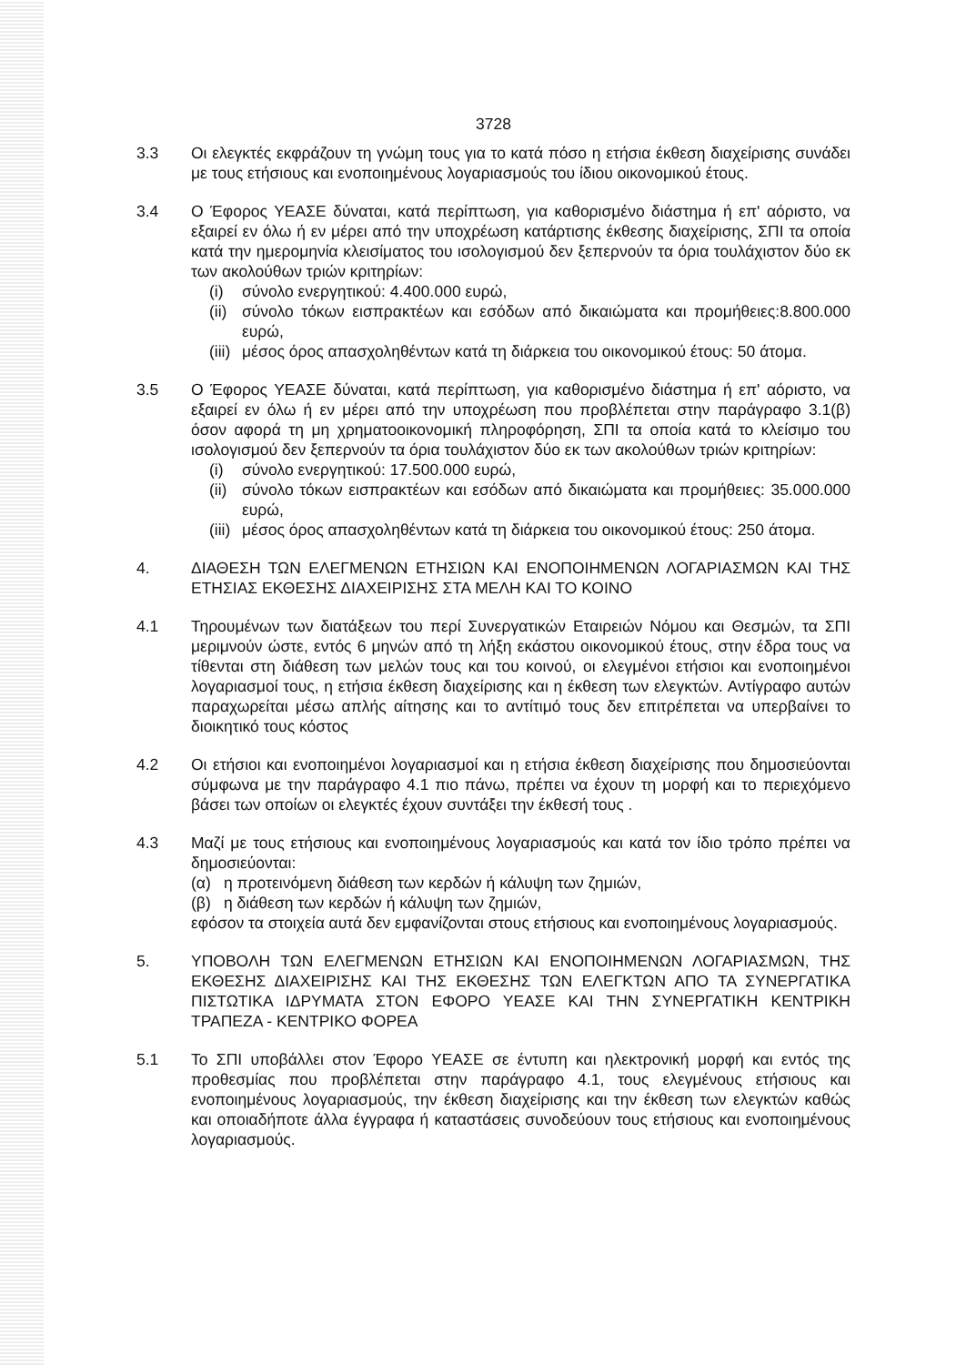3728
3.3 Οι ελεγκτές εκφράζουν τη γνώμη τους για το κατά πόσο η ετήσια έκθεση διαχείρισης συνάδει με τους ετήσιους και ενοποιημένους λογαριασμούς του ίδιου οικονομικού έτους.
3.4 Ο Έφορος ΥΕΑΣΕ δύναται, κατά περίπτωση, για καθορισμένο διάστημα ή επ' αόριστο, να εξαιρεί εν όλω ή εν μέρει από την υποχρέωση κατάρτισης έκθεσης διαχείρισης, ΣΠΙ τα οποία κατά την ημερομηνία κλεισίματος του ισολογισμού δεν ξεπερνούν τα όρια τουλάχιστον δύο εκ των ακολούθων τριών κριτηρίων:
(i) σύνολο ενεργητικού: 4.400.000 ευρώ,
(ii)
σύνολο τόκων εισπρακτέων και εσόδων από δικαιώματα και προμήθειες:8.800.000 ευρώ,
(iii)
μέσος όρος απασχοληθέντων κατά τη διάρκεια του οικονομικού έτους: 50 άτομα.
3.5 Ο Έφορος ΥΕΑΣΕ δύναται, κατά περίπτωση, για καθορισμένο διάστημα ή επ' αόριστο, να εξαιρεί εν όλω ή εν μέρει από την υποχρέωση που προβλέπεται στην παράγραφο 3.1(β) όσον αφορά τη μη χρηματοοικονομική πληροφόρηση, ΣΠΙ τα οποία κατά το κλείσιμο του ισολογισμού δεν ξεπερνούν τα όρια τουλάχιστον δύο εκ των ακολούθων τριών κριτηρίων:
(i) σύνολο ενεργητικού: 17.500.000 ευρώ,
(ii)
σύνολο τόκων εισπρακτέων και εσόδων από δικαιώματα και προμήθειες: 35.000.000 ευρώ,
(iii)
μέσος όρος απασχοληθέντων κατά τη διάρκεια του οικονομικού έτους: 250 άτομα.
4. ΔΙΑΘΕΣΗ ΤΩΝ ΕΛΕΓΜΕΝΩΝ ΕΤΗΣΙΩΝ ΚΑΙ ΕΝΟΠΟΙΗΜΕΝΩΝ ΛΟΓΑΡΙΑΣΜΩΝ ΚΑΙ ΤΗΣ ΕΤΗΣΙΑΣ ΕΚΘΕΣΗΣ ΔΙΑΧΕΙΡΙΣΗΣ ΣΤΑ ΜΕΛΗ ΚΑΙ ΤΟ ΚΟΙΝΟ
4.1 Τηρουμένων των διατάξεων του περί Συνεργατικών Εταιρειών Νόμου και Θεσμών, τα ΣΠΙ μεριμνούν ώστε, εντός 6 μηνών από τη λήξη εκάστου οικονομικού έτους, στην έδρα τους να τίθενται στη διάθεση των μελών τους και του κοινού, οι ελεγμένοι ετήσιοι και ενοποιημένοι λογαριασμοί τους, η ετήσια έκθεση διαχείρισης και η έκθεση των ελεγκτών. Αντίγραφο αυτών παραχωρείται μέσω απλής αίτησης και το αντίτιμό τους δεν επιτρέπεται να υπερβαίνει το διοικητικό τους κόστος
4.2 Οι ετήσιοι και ενοποιημένοι λογαριασμοί και η ετήσια έκθεση διαχείρισης που δημοσιεύονται σύμφωνα με την παράγραφο 4.1 πιο πάνω, πρέπει να έχουν τη μορφή και το περιεχόμενο βάσει των οποίων οι ελεγκτές έχουν συντάξει την έκθεσή τους .
4.3 Μαζί με τους ετήσιους και ενοποιημένους λογαριασμούς και κατά τον ίδιο τρόπο πρέπει να δημοσιεύονται:
(α) η προτεινόμενη διάθεση των κερδών ή κάλυψη των ζημιών,
(β) η διάθεση των κερδών ή κάλυψη των ζημιών,
εφόσον τα στοιχεία αυτά δεν εμφανίζονται στους ετήσιους και ενοποιημένους λογαριασμούς.
5. ΥΠΟΒΟΛΗ ΤΩΝ ΕΛΕΓΜΕΝΩΝ ΕΤΗΣΙΩΝ ΚΑΙ ΕΝΟΠΟΙΗΜΕΝΩΝ ΛΟΓΑΡΙΑΣΜΩΝ, ΤΗΣ ΕΚΘΕΣΗΣ ΔΙΑΧΕΙΡΙΣΗΣ ΚΑΙ ΤΗΣ ΕΚΘΕΣΗΣ ΤΩΝ ΕΛΕΓΚΤΩΝ ΑΠΟ ΤΑ ΣΥΝΕΡΓΑΤΙΚΑ ΠΙΣΤΩΤΙΚΑ ΙΔΡΥΜΑΤΑ ΣΤΟΝ ΕΦΟΡΟ ΥΕΑΣΕ ΚΑΙ ΤΗΝ ΣΥΝΕΡΓΑΤΙΚΗ ΚΕΝΤΡΙΚΗ ΤΡΑΠΕΖΑ - ΚΕΝΤΡΙΚΟ ΦΟΡΕΑ
5.1 Το ΣΠΙ υποβάλλει στον Έφορο ΥΕΑΣΕ σε έντυπη και ηλεκτρονική μορφή και εντός της προθεσμίας που προβλέπεται στην παράγραφο 4.1, τους ελεγμένους ετήσιους και ενοποιημένους λογαριασμούς, την έκθεση διαχείρισης και την έκθεση των ελεγκτών καθώς και οποιαδήποτε άλλα έγγραφα ή καταστάσεις συνοδεύουν τους ετήσιους και ενοποιημένους λογαριασμούς.